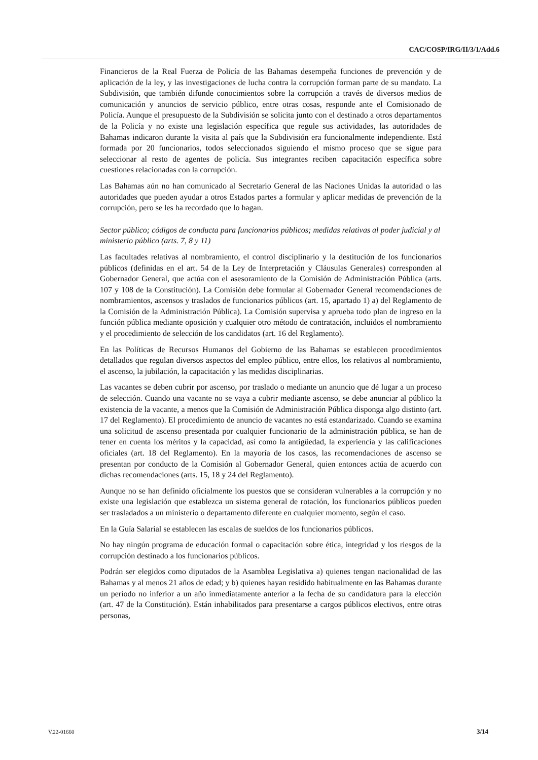CAC/COSP/IRG/II/3/1/Add.6
Financieros de la Real Fuerza de Policía de las Bahamas desempeña funciones de prevención y de aplicación de la ley, y las investigaciones de lucha contra la corrupción forman parte de su mandato. La Subdivisión, que también difunde conocimientos sobre la corrupción a través de diversos medios de comunicación y anuncios de servicio público, entre otras cosas, responde ante el Comisionado de Policía. Aunque el presupuesto de la Subdivisión se solicita junto con el destinado a otros departamentos de la Policía y no existe una legislación específica que regule sus actividades, las autoridades de Bahamas indicaron durante la visita al país que la Subdivisión era funcionalmente independiente. Está formada por 20 funcionarios, todos seleccionados siguiendo el mismo proceso que se sigue para seleccionar al resto de agentes de policía. Sus integrantes reciben capacitación específica sobre cuestiones relacionadas con la corrupción.
Las Bahamas aún no han comunicado al Secretario General de las Naciones Unidas la autoridad o las autoridades que pueden ayudar a otros Estados partes a formular y aplicar medidas de prevención de la corrupción, pero se les ha recordado que lo hagan.
Sector público; códigos de conducta para funcionarios públicos; medidas relativas al poder judicial y al ministerio público (arts. 7, 8 y 11)
Las facultades relativas al nombramiento, el control disciplinario y la destitución de los funcionarios públicos (definidas en el art. 54 de la Ley de Interpretación y Cláusulas Generales) corresponden al Gobernador General, que actúa con el asesoramiento de la Comisión de Administración Pública (arts. 107 y 108 de la Constitución). La Comisión debe formular al Gobernador General recomendaciones de nombramientos, ascensos y traslados de funcionarios públicos (art. 15, apartado 1) a) del Reglamento de la Comisión de la Administración Pública). La Comisión supervisa y aprueba todo plan de ingreso en la función pública mediante oposición y cualquier otro método de contratación, incluidos el nombramiento y el procedimiento de selección de los candidatos (art. 16 del Reglamento).
En las Políticas de Recursos Humanos del Gobierno de las Bahamas se establecen procedimientos detallados que regulan diversos aspectos del empleo público, entre ellos, los relativos al nombramiento, el ascenso, la jubilación, la capacitación y las medidas disciplinarias.
Las vacantes se deben cubrir por ascenso, por traslado o mediante un anuncio que dé lugar a un proceso de selección. Cuando una vacante no se vaya a cubrir mediante ascenso, se debe anunciar al público la existencia de la vacante, a menos que la Comisión de Administración Pública disponga algo distinto (art. 17 del Reglamento). El procedimiento de anuncio de vacantes no está estandarizado. Cuando se examina una solicitud de ascenso presentada por cualquier funcionario de la administración pública, se han de tener en cuenta los méritos y la capacidad, así como la antigüedad, la experiencia y las calificaciones oficiales (art. 18 del Reglamento). En la mayoría de los casos, las recomendaciones de ascenso se presentan por conducto de la Comisión al Gobernador General, quien entonces actúa de acuerdo con dichas recomendaciones (arts. 15, 18 y 24 del Reglamento).
Aunque no se han definido oficialmente los puestos que se consideran vulnerables a la corrupción y no existe una legislación que establezca un sistema general de rotación, los funcionarios públicos pueden ser trasladados a un ministerio o departamento diferente en cualquier momento, según el caso.
En la Guía Salarial se establecen las escalas de sueldos de los funcionarios públicos.
No hay ningún programa de educación formal o capacitación sobre ética, integridad y los riesgos de la corrupción destinado a los funcionarios públicos.
Podrán ser elegidos como diputados de la Asamblea Legislativa a) quienes tengan nacionalidad de las Bahamas y al menos 21 años de edad; y b) quienes hayan residido habitualmente en las Bahamas durante un período no inferior a un año inmediatamente anterior a la fecha de su candidatura para la elección (art. 47 de la Constitución). Están inhabilitados para presentarse a cargos públicos electivos, entre otras personas,
V.22-01660 3/14